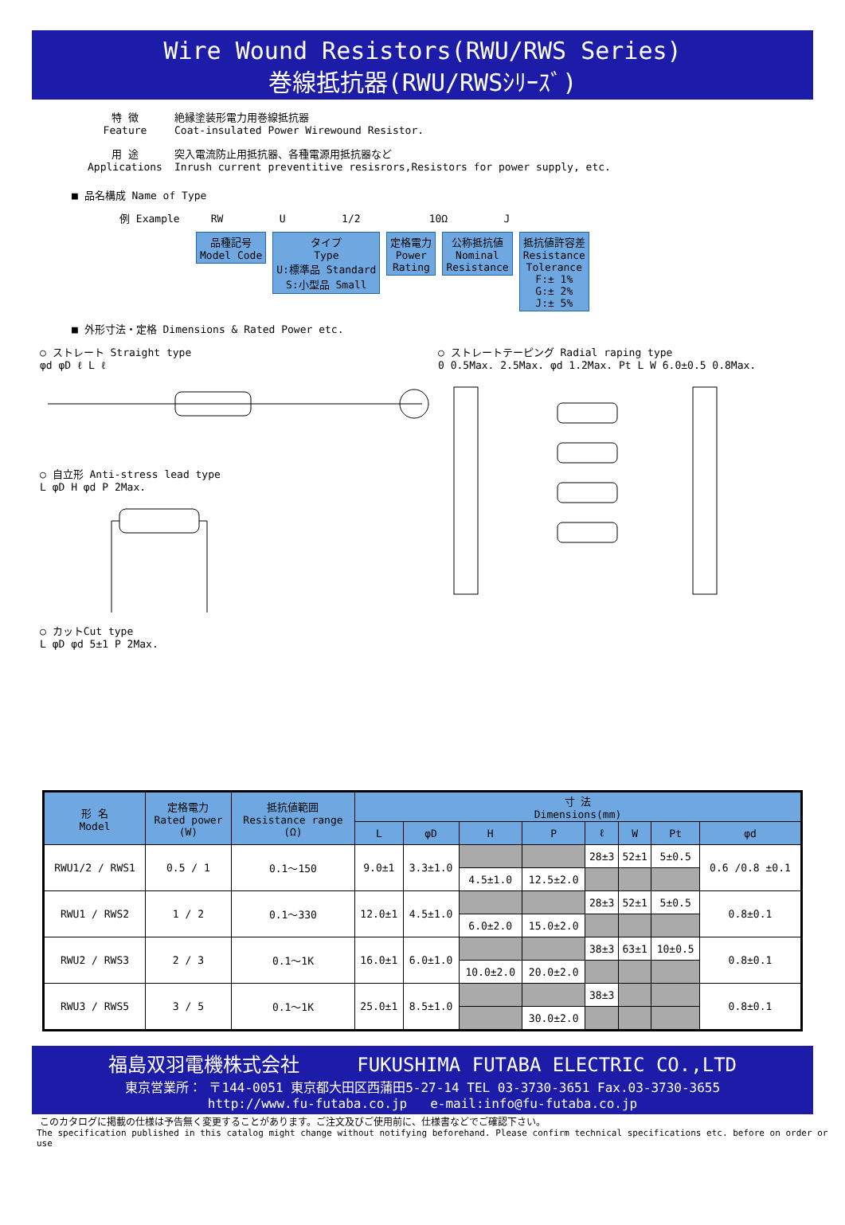Wire Wound Resistors(RWU/RWS Series)
巻線抵抗器(RWU/RWSｼﾘｰｽﾞ)
特 徴
Feature
絶縁塗装形電力用巻線抵抗器
Coat-insulated Power Wirewound Resistor.
用 途
Applications
突入電流防止用抵抗器、各種電源用抵抗器など
Inrush current preventitive resisrors,Resistors for power supply, etc.
■ 品名構成 Name of Type
例 Example RW U 1/2 10Ω J
品種記号
Model Code タイプ
Type
U:標準品 Standard
S:小型品 Small 定格電力
Power
Rating 公称抵抗値
Nominal
Resistance 抵抗値許容差
Resistance
Tolerance
F:± 1%
G:± 2%
J:± 5%
■ 外形寸法・定格 Dimensions & Rated Power etc.
○ ストレート Straight type
φd φD ℓ L ℓ
○ 自立形 Anti-stress lead type
L φD H φd P 2Max.
○ カットCut type
L φD φd 5±1 P 2Max.
○ ストレートテーピング Radial raping type
0 0.5Max. 2.5Max. φd 1.2Max. Pt L W 6.0±0.5 0.8Max.
| 形 名 Model | 定格電力 Rated power (W) | 抵抗値範囲 Resistance range (Ω) | 寸 法 Dimensions(mm) | | | | | | | |
| --- | --- | --- | --- | --- | --- | --- | --- | --- | --- | --- |
| | | | L | φD | H | P | ℓ | W | Pt | φd |
| RWU1/2 / RWS1 | 0.5 / 1 | 0.1～150 | 9.0±1 | 3.3±1.0 | | | 28±3 | 52±1 | 5±0.5 | 0.6 /0.8 ±0.1 |
| | | | | | 4.5±1.0 | 12.5±2.0 | | | | |
| RWU1 / RWS2 | 1 / 2 | 0.1～330 | 12.0±1 | 4.5±1.0 | | | 28±3 | 52±1 | 5±0.5 | 0.8±0.1 |
| | | | | | 6.0±2.0 | 15.0±2.0 | | | | |
| RWU2 / RWS3 | 2 / 3 | 0.1～1K | 16.0±1 | 6.0±1.0 | | | 38±3 | 63±1 | 10±0.5 | 0.8±0.1 |
| | | | | | 10.0±2.0 | 20.0±2.0 | | | | |
| RWU3 / RWS5 | 3 / 5 | 0.1～1K | 25.0±1 | 8.5±1.0 | | | 38±3 | | | 0.8±0.1 |
| | | | | | | 30.0±2.0 | | | | |
福島双羽電機株式会社 FUKUSHIMA FUTABA ELECTRIC CO.,LTD
東京営業所： 〒144-0051 東京都大田区西蒲田5-27-14 TEL 03-3730-3651 Fax.03-3730-3655
http://www.fu-futaba.co.jp e-mail:info@fu-futaba.co.jp
このカタログに掲載の仕様は予告無く変更することがあります。ご注文及びご使用前に、仕様書などでご確認下さい。
The specification published in this catalog might change without notifying beforehand. Please confirm technical specifications etc. before on order or use